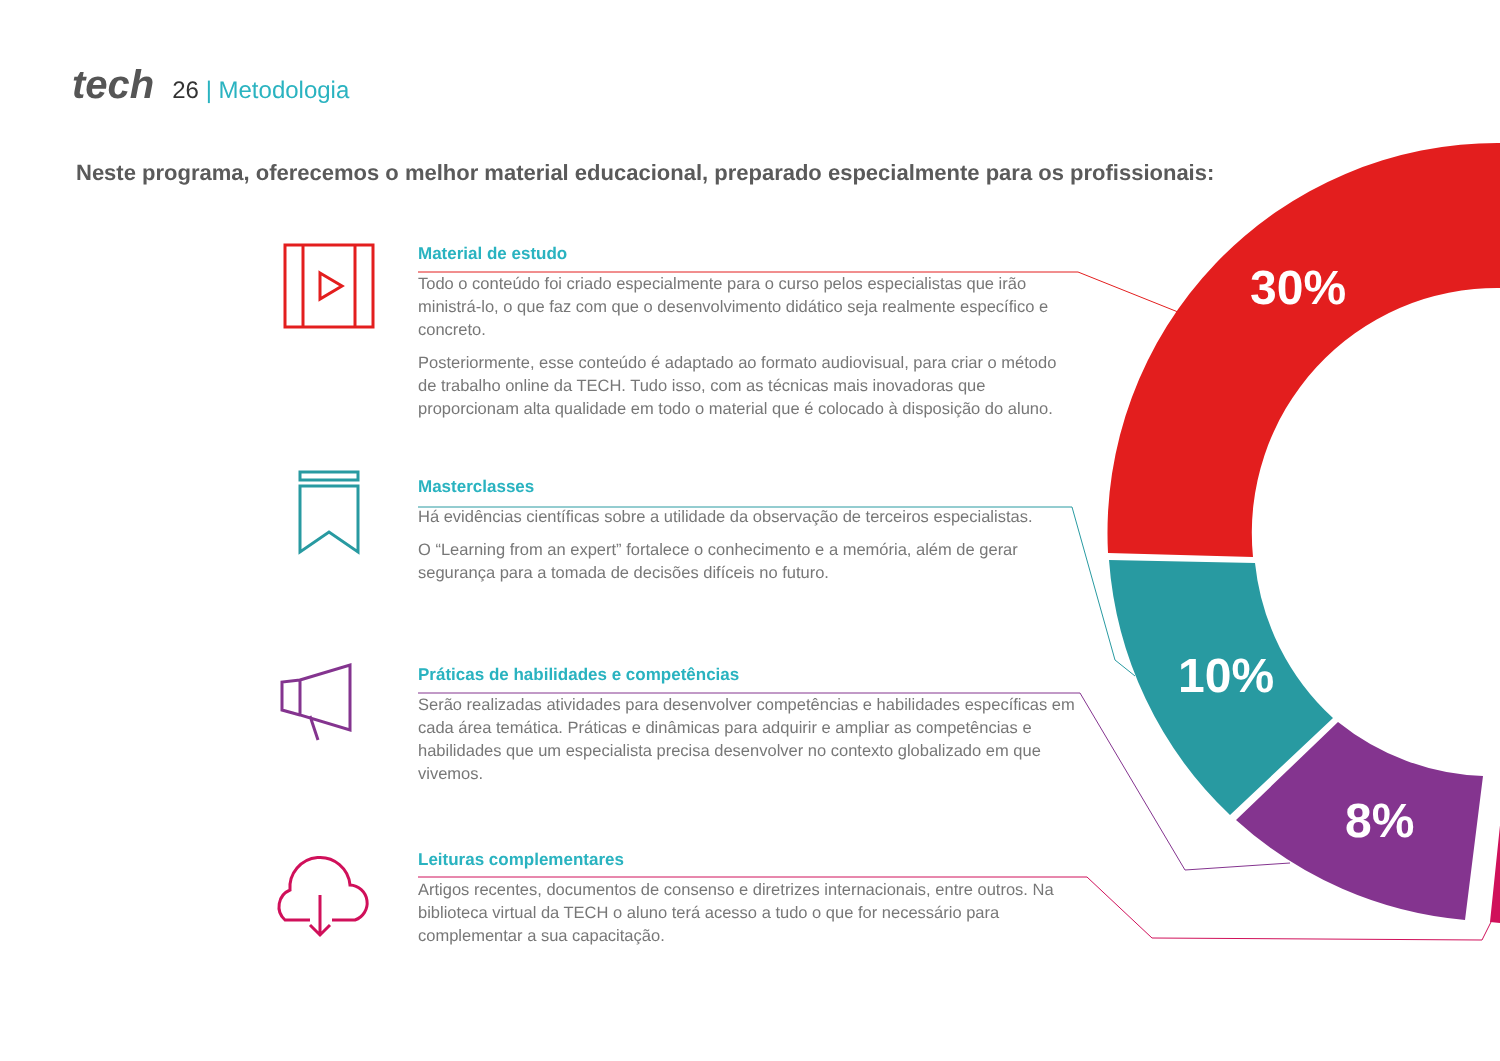30%
10%
8%
tech 26 | Metodologia
Neste programa, oferecemos o melhor material educacional, preparado especialmente para os profissionais:
Material de estudo
Todo o conteúdo foi criado especialmente para o curso pelos especialistas que irão ministrá-lo, o que faz com que o desenvolvimento didático seja realmente específico e concreto.
Posteriormente, esse conteúdo é adaptado ao formato audiovisual, para criar o método de trabalho online da TECH. Tudo isso, com as técnicas mais inovadoras que proporcionam alta qualidade em todo o material que é colocado à disposição do aluno.
Masterclasses
Há evidências científicas sobre a utilidade da observação de terceiros especialistas.
O “Learning from an expert” fortalece o conhecimento e a memória, além de gerar segurança para a tomada de decisões difíceis no futuro.
Práticas de habilidades e competências
Serão realizadas atividades para desenvolver competências e habilidades específicas em cada área temática. Práticas e dinâmicas para adquirir e ampliar as competências e habilidades que um especialista precisa desenvolver no contexto globalizado em que vivemos.
Leituras complementares
Artigos recentes, documentos de consenso e diretrizes internacionais, entre outros. Na biblioteca virtual da TECH o aluno terá acesso a tudo o que for necessário para complementar a sua capacitação.